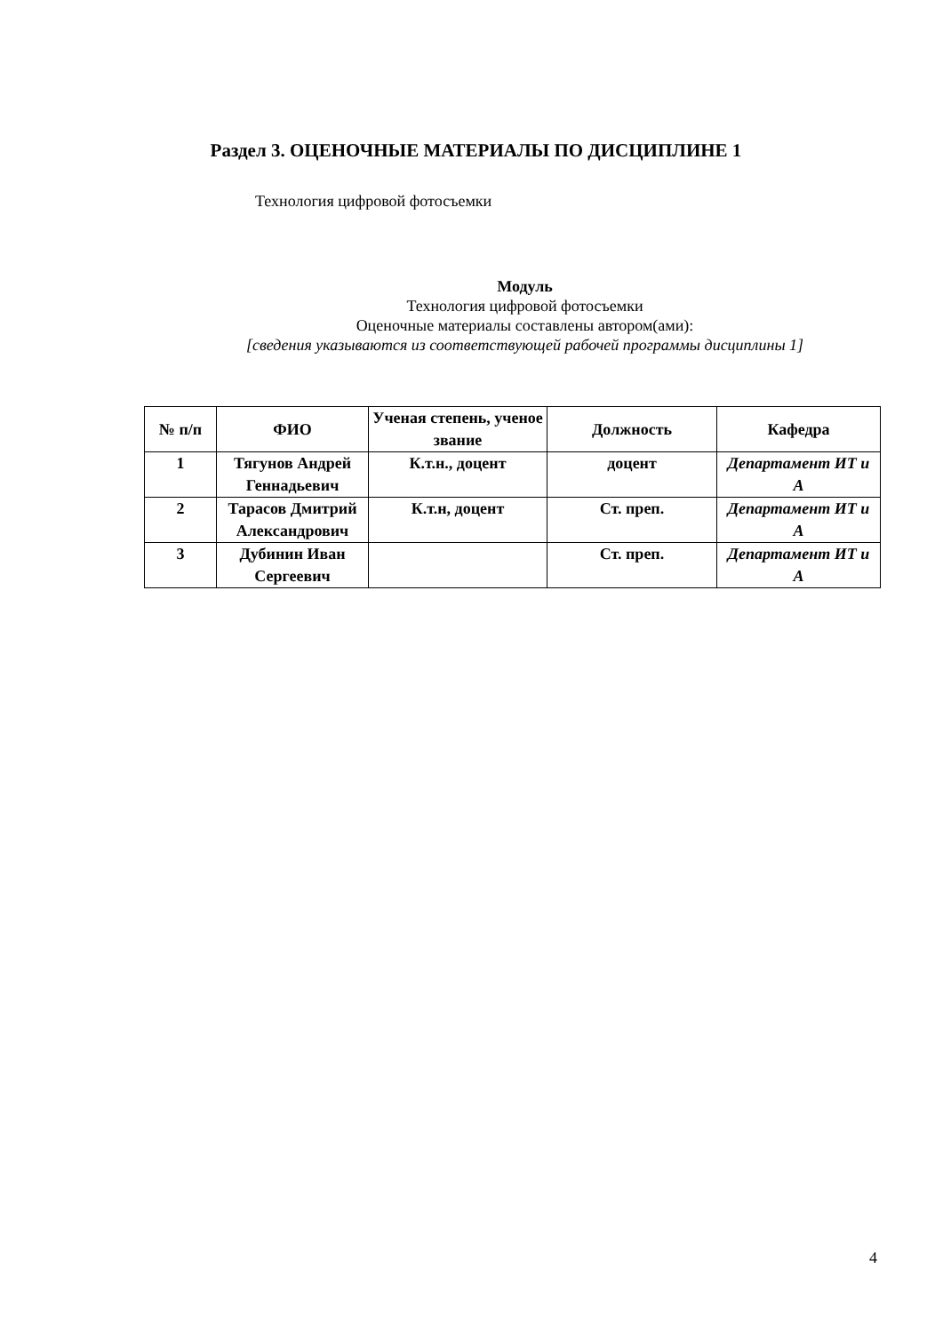Раздел 3. ОЦЕНОЧНЫЕ МАТЕРИАЛЫ ПО ДИСЦИПЛИНЕ 1
Технология цифровой фотосъемки
Модуль
Технология цифровой фотосъемки
Оценочные материалы составлены автором(ами):
[сведения указываются из соответствующей рабочей программы дисциплины 1]
| № п/п | ФИО | Ученая степень, ученое звание | Должность | Кафедра |
| --- | --- | --- | --- | --- |
| 1 | Тягунов Андрей Геннадьевич | К.т.н., доцент | доцент | Департамент ИТ и А |
| 2 | Тарасов Дмитрий Александрович | К.т.н, доцент | Ст. преп. | Департамент ИТ и А |
| 3 | Дубинин Иван Сергеевич | | Ст. преп. | Департамент ИТ и А |
4